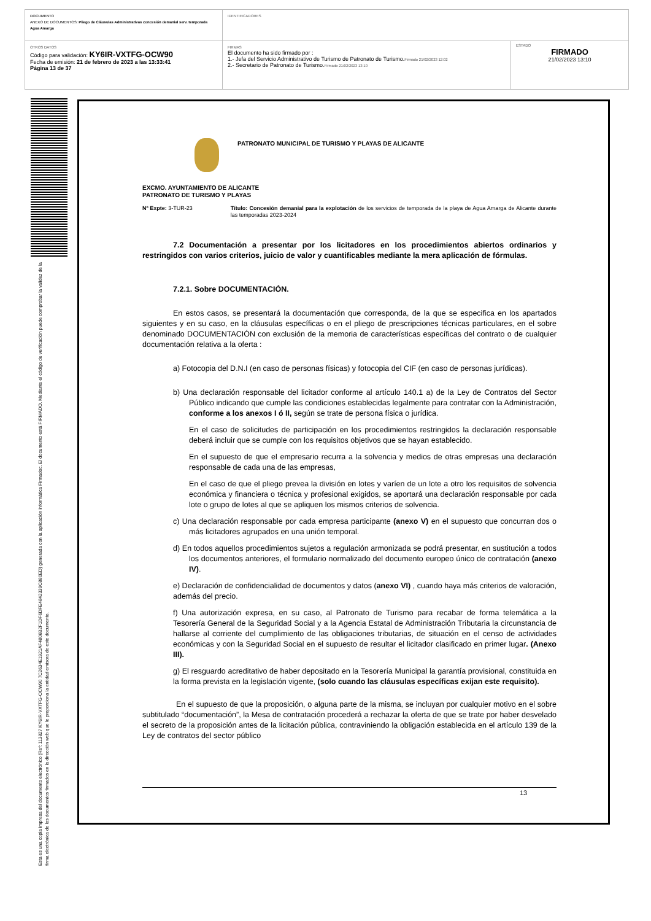| DOCUMENTO ANEXO DE DOCUMENTOS: Pliego de Cláusulas Administrativas concesión demanial serv. temporada Agua Amarga | IDENTIFICADORES | |
| OTROS DATOS Código para validación: KY6IR-VXTFG-OCW90 Fecha de emisión: 21 de febrero de 2023 a las 13:33:41 Página 13 de 37 | FIRMAS El documento ha sido firmado por : 1.- Jefa del Servicio Administrativo de Turismo de Patronato de Turismo. Firmado 21/02/2023 12:02 2.- Secretario de Patronato de Turismo. Firmado 21/02/2023 13:10 | ESTADO FIRMADO 21/02/2023 13:10 |
Esta es una copia impresa del documento electrónico (Ref: 113827 KY6IR-VXTFG-OCW90 7C2634E1921AF4806B2F1DF6DFE4842339C880ED) generada con la aplicación informática Firmadoc. El documento está FIRMADO. Mediante el código de verificación puede comprobar la validez de la firma electrónica de los documentos firmados en la dirección web que le proporciona la entidad emisora de este documento.
PATRONATO MUNICIPAL DE TURISMO Y PLAYAS DE ALICANTE
EXCMO. AYUNTAMIENTO DE ALICANTE
PATRONATO DE TURISMO Y PLAYAS
Nº Expte: 3-TUR-23 Título: Concesión demanial para la explotación de los servicios de temporada de la playa de Agua Amarga de Alicante durante las temporadas 2023-2024
7.2 Documentación a presentar por los licitadores en los procedimientos abiertos ordinarios y restringidos con varios criterios, juicio de valor y cuantificables mediante la mera aplicación de fórmulas.
7.2.1. Sobre DOCUMENTACIÓN.
En estos casos, se presentará la documentación que corresponda, de la que se especifica en los apartados siguientes y en su caso, en la cláusulas específicas o en el pliego de prescripciones técnicas particulares, en el sobre denominado DOCUMENTACIÓN con exclusión de la memoria de características específicas del contrato o de cualquier documentación relativa a la oferta :
a) Fotocopia del D.N.I (en caso de personas físicas) y fotocopia del CIF (en caso de personas jurídicas).
b) Una declaración responsable del licitador conforme al artículo 140.1 a) de la Ley de Contratos del Sector Público indicando que cumple las condiciones establecidas legalmente para contratar con la Administración, conforme a los anexos I ó II, según se trate de persona física o jurídica.
En el caso de solicitudes de participación en los procedimientos restringidos la declaración responsable deberá incluir que se cumple con los requisitos objetivos que se hayan establecido.
En el supuesto de que el empresario recurra a la solvencia y medios de otras empresas una declaración responsable de cada una de las empresas,
En el caso de que el pliego prevea la división en lotes y varíen de un lote a otro los requisitos de solvencia económica y financiera o técnica y profesional exigidos, se aportará una declaración responsable por cada lote o grupo de lotes al que se apliquen los mismos criterios de solvencia.
c) Una declaración responsable por cada empresa participante (anexo V) en el supuesto que concurran dos o más licitadores agrupados en una unión temporal.
d) En todos aquellos procedimientos sujetos a regulación armonizada se podrá presentar, en sustitución a todos los documentos anteriores, el formulario normalizado del documento europeo único de contratación (anexo IV).
e) Declaración de confidencialidad de documentos y datos (anexo VI) , cuando haya más criterios de valoración, además del precio.
f) Una autorización expresa, en su caso, al Patronato de Turismo para recabar de forma telemática a la Tesorería General de la Seguridad Social y a la Agencia Estatal de Administración Tributaria la circunstancia de hallarse al corriente del cumplimiento de las obligaciones tributarias, de situación en el censo de actividades económicas y con la Seguridad Social en el supuesto de resultar el licitador clasificado en primer lugar. (Anexo III).
g) El resguardo acreditativo de haber depositado en la Tesorería Municipal la garantía provisional, constituida en la forma prevista en la legislación vigente, (solo cuando las cláusulas específicas exijan este requisito).
En el supuesto de que la proposición, o alguna parte de la misma, se incluyan por cualquier motivo en el sobre subtitulado “documentación”, la Mesa de contratación procederá a rechazar la oferta de que se trate por haber desvelado el secreto de la proposición antes de la licitación pública, contraviniendo la obligación establecida en el artículo 139 de la Ley de contratos del sector público
13